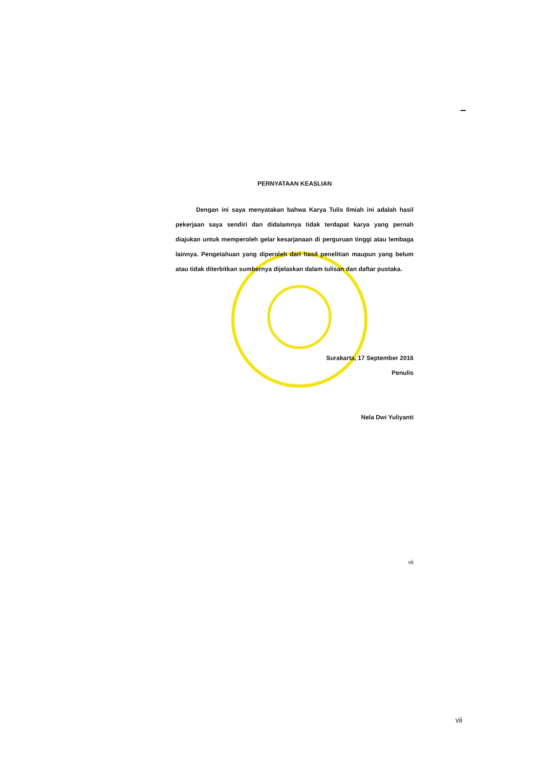PERNYATAAN KEASLIAN
Dengan ini saya menyatakan bahwa Karya Tulis Ilmiah ini adalah hasil pekerjaan saya sendiri dan didalamnya tidak terdapat karya yang pernah diajukan untuk memperoleh gelar kesarjanaan di perguruan tinggi atau lembaga lainnya. Pengetahuan yang diperoleh dari hasil penelitian maupun yang belum atau tidak diterbitkan sumbernya dijelaskan dalam tulisan dan daftar pustaka.
Surakarta, 17 September 2016
Penulis
Nela Dwi Yuliyanti
vii
vii